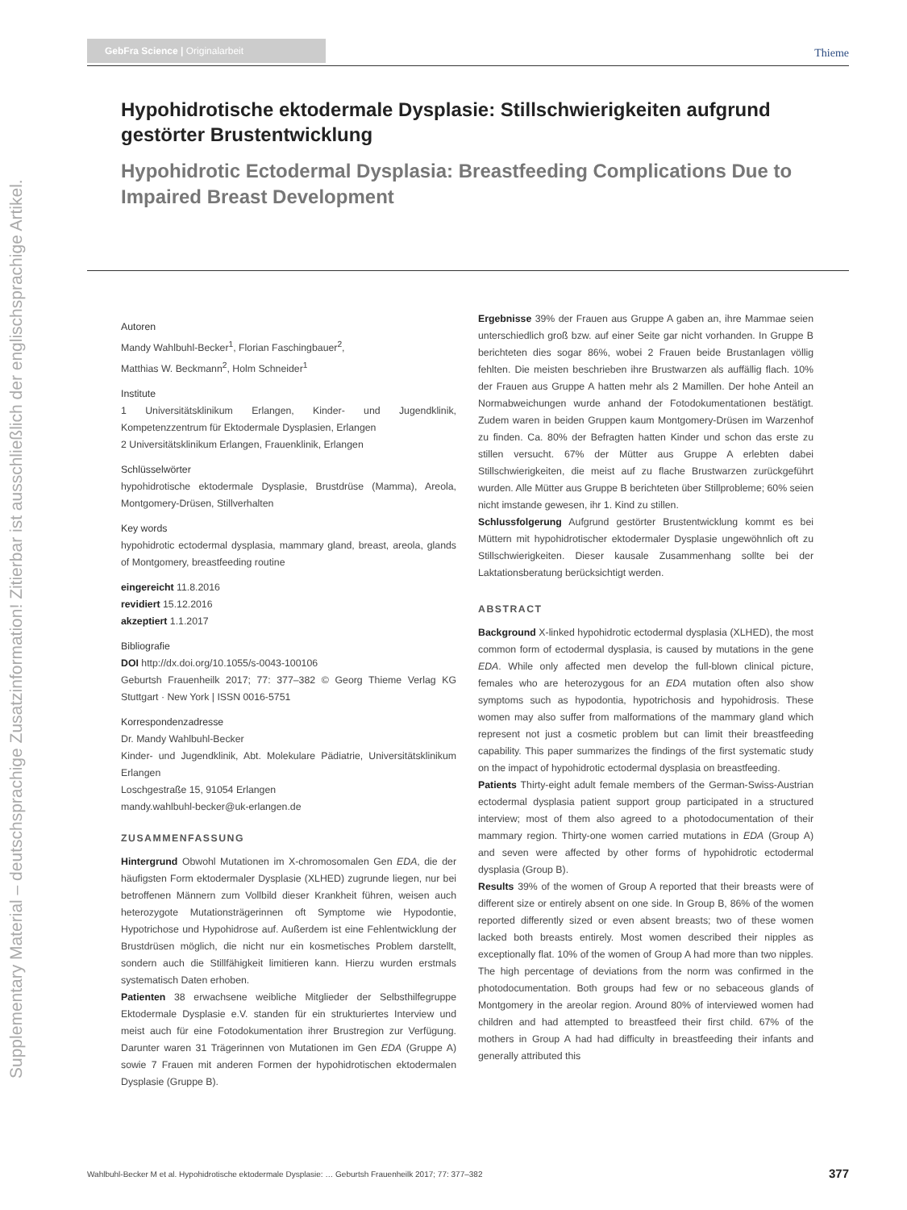Supplementary Material – deutschsprachige Zusatzinformation! Zitierbar ist ausschließlich der englischsprachige Artikel.
GebFra Science | Originalarbeit Thieme
Hypohidrotische ektodermale Dysplasie: Stillschwierigkeiten aufgrund gestörter Brustentwicklung
Hypohidrotic Ectodermal Dysplasia: Breastfeeding Complications Due to Impaired Breast Development
Autoren
Mandy Wahlbuhl-Becker<sup>1</sup>, Florian Faschingbauer<sup>2</sup>,
Matthias W. Beckmann<sup>2</sup>, Holm Schneider<sup>1</sup>
Institute
1 Universitätsklinikum Erlangen, Kinder- und Jugendklinik, Kompetenzzentrum für Ektodermale Dysplasien, Erlangen
2 Universitätsklinikum Erlangen, Frauenklinik, Erlangen
Schlüsselwörter
hypohidrotische ektodermale Dysplasie, Brustdrüse (Mamma), Areola, Montgomery-Drüsen, Stillverhalten
Key words
hypohidrotic ectodermal dysplasia, mammary gland, breast, areola, glands of Montgomery, breastfeeding routine
eingereicht 11.8.2016
revidiert 15.12.2016
akzeptiert 1.1.2017
Bibliografie
DOI http://dx.doi.org/10.1055/s-0043-100106
Geburtsh Frauenheilk 2017; 77: 377–382 © Georg Thieme Verlag KG Stuttgart · New York | ISSN 0016-5751
Korrespondenzadresse
Dr. Mandy Wahlbuhl-Becker
Kinder- und Jugendklinik, Abt. Molekulare Pädiatrie, Universitätsklinikum Erlangen
Loschgestraße 15, 91054 Erlangen
mandy.wahlbuhl-becker@uk-erlangen.de
ZUSAMMENFASSUNG
Hintergrund Obwohl Mutationen im X-chromosomalen Gen EDA, die der häufigsten Form ektodermaler Dysplasie (XLHED) zugrunde liegen, nur bei betroffenen Männern zum Vollbild dieser Krankheit führen, weisen auch heterozygote Mutationsträgerinnen oft Symptome wie Hypodontie, Hypotrichose und Hypohidrose auf. Außerdem ist eine Fehlentwicklung der Brustdrüsen möglich, die nicht nur ein kosmetisches Problem darstellt, sondern auch die Stillfähigkeit limitieren kann. Hierzu wurden erstmals systematisch Daten erhoben.
Patienten 38 erwachsene weibliche Mitglieder der Selbsthilfegruppe Ektodermale Dysplasie e.V. standen für ein strukturiertes Interview und meist auch für eine Fotodokumentation ihrer Brustregion zur Verfügung. Darunter waren 31 Trägerinnen von Mutationen im Gen EDA (Gruppe A) sowie 7 Frauen mit anderen Formen der hypohidrotischen ektodermalen Dysplasie (Gruppe B).
Ergebnisse 39% der Frauen aus Gruppe A gaben an, ihre Mammae seien unterschiedlich groß bzw. auf einer Seite gar nicht vorhanden. In Gruppe B berichteten dies sogar 86%, wobei 2 Frauen beide Brustanlagen völlig fehlten. Die meisten beschrieben ihre Brustwarzen als auffällig flach. 10% der Frauen aus Gruppe A hatten mehr als 2 Mamillen. Der hohe Anteil an Normabweichungen wurde anhand der Fotodokumentationen bestätigt. Zudem waren in beiden Gruppen kaum Montgomery-Drüsen im Warzenhof zu finden. Ca. 80% der Befragten hatten Kinder und schon das erste zu stillen versucht. 67% der Mütter aus Gruppe A erlebten dabei Stillschwierigkeiten, die meist auf zu flache Brustwarzen zurückgeführt wurden. Alle Mütter aus Gruppe B berichteten über Stillprobleme; 60% seien nicht imstande gewesen, ihr 1. Kind zu stillen.
Schlussfolgerung Aufgrund gestörter Brustentwicklung kommt es bei Müttern mit hypohidrotischer ektodermaler Dysplasie ungewöhnlich oft zu Stillschwierigkeiten. Dieser kausale Zusammenhang sollte bei der Laktationsberatung berücksichtigt werden.
ABSTRACT
Background X-linked hypohidrotic ectodermal dysplasia (XLHED), the most common form of ectodermal dysplasia, is caused by mutations in the gene EDA. While only affected men develop the full-blown clinical picture, females who are heterozygous for an EDA mutation often also show symptoms such as hypodontia, hypotrichosis and hypohidrosis. These women may also suffer from malformations of the mammary gland which represent not just a cosmetic problem but can limit their breastfeeding capability. This paper summarizes the findings of the first systematic study on the impact of hypohidrotic ectodermal dysplasia on breastfeeding.
Patients Thirty-eight adult female members of the German-Swiss-Austrian ectodermal dysplasia patient support group participated in a structured interview; most of them also agreed to a photodocumentation of their mammary region. Thirty-one women carried mutations in EDA (Group A) and seven were affected by other forms of hypohidrotic ectodermal dysplasia (Group B).
Results 39% of the women of Group A reported that their breasts were of different size or entirely absent on one side. In Group B, 86% of the women reported differently sized or even absent breasts; two of these women lacked both breasts entirely. Most women described their nipples as exceptionally flat. 10% of the women of Group A had more than two nipples. The high percentage of deviations from the norm was confirmed in the photodocumentation. Both groups had few or no sebaceous glands of Montgomery in the areolar region. Around 80% of interviewed women had children and had attempted to breastfeed their first child. 67% of the mothers in Group A had had difficulty in breastfeeding their infants and generally attributed this
Wahlbuhl-Becker M et al. Hypohidrotische ektodermale Dysplasie: … Geburtsh Frauenheilk 2017; 77: 377–382 377